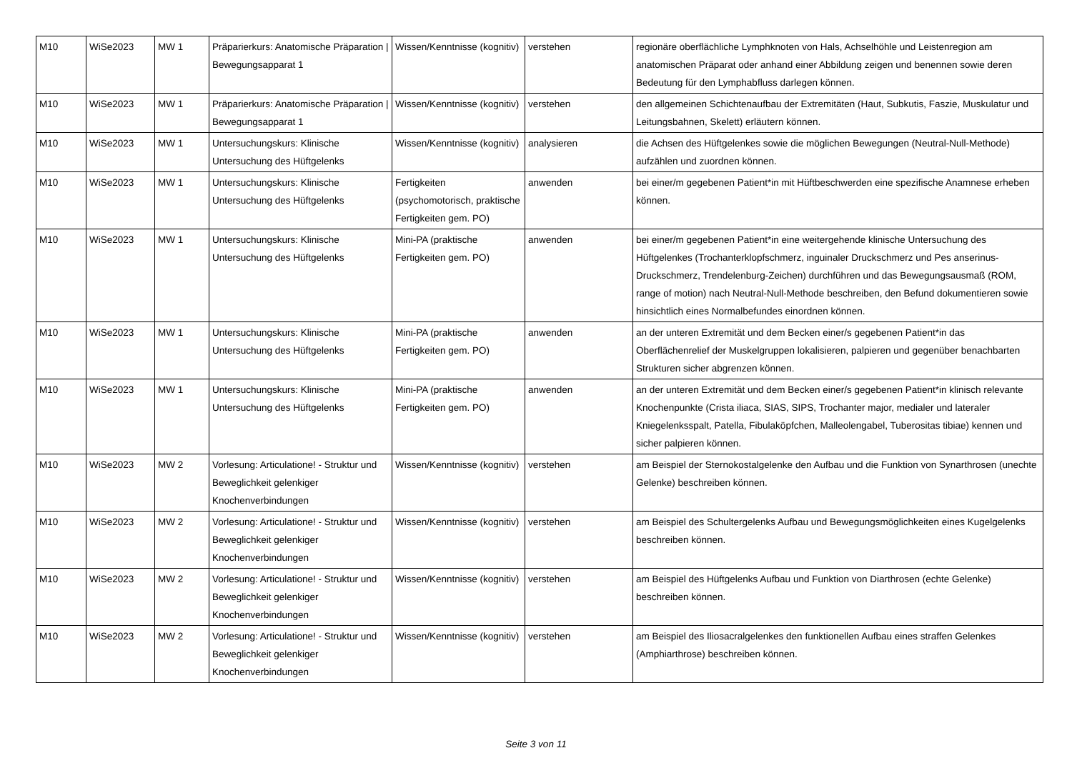| M10 | WiSe2023 | MW 1 | Präparierkurs: Anatomische Präparation / Bewegungsapparat 1 | Wissen/Kenntnisse (kognitiv) | verstehen | regionäre oberflächliche Lymphknoten von Hals, Achselhöhle und Leistenregion am anatomischen Präparat oder anhand einer Abbildung zeigen und benennen sowie deren Bedeutung für den Lymphabfluss darlegen können. |
| M10 | WiSe2023 | MW 1 | Präparierkurs: Anatomische Präparation / Bewegungsapparat 1 | Wissen/Kenntnisse (kognitiv) | verstehen | den allgemeinen Schichtenaufbau der Extremitäten (Haut, Subkutis, Faszie, Muskulatur und Leitungsbahnen, Skelett) erläutern können. |
| M10 | WiSe2023 | MW 1 | Untersuchungskurs: Klinische Untersuchung des Hüftgelenks | Wissen/Kenntnisse (kognitiv) | analysieren | die Achsen des Hüftgelenkes sowie die möglichen Bewegungen (Neutral-Null-Methode) aufzählen und zuordnen können. |
| M10 | WiSe2023 | MW 1 | Untersuchungskurs: Klinische Untersuchung des Hüftgelenks | Fertigkeiten (psychomotorisch, praktische Fertigkeiten gem. PO) | anwenden | bei einer/m gegebenen Patient*in mit Hüftbeschwerden eine spezifische Anamnese erheben können. |
| M10 | WiSe2023 | MW 1 | Untersuchungskurs: Klinische Untersuchung des Hüftgelenks | Mini-PA (praktische Fertigkeiten gem. PO) | anwenden | bei einer/m gegebenen Patient*in eine weitergehende klinische Untersuchung des Hüftgelenkes (Trochanterklopfschmerz, inguinaler Druckschmerz und Pes anserinus-Druckschmerz, Trendelenburg-Zeichen) durchführen und das Bewegungsausmaß (ROM, range of motion) nach Neutral-Null-Methode beschreiben, den Befund dokumentieren sowie hinsichtlich eines Normalbefundes einordnen können. |
| M10 | WiSe2023 | MW 1 | Untersuchungskurs: Klinische Untersuchung des Hüftgelenks | Mini-PA (praktische Fertigkeiten gem. PO) | anwenden | an der unteren Extremität und dem Becken einer/s gegebenen Patient*in das Oberflächenrelief der Muskelgruppen lokalisieren, palpieren und gegenüber benachbarten Strukturen sicher abgrenzen können. |
| M10 | WiSe2023 | MW 1 | Untersuchungskurs: Klinische Untersuchung des Hüftgelenks | Mini-PA (praktische Fertigkeiten gem. PO) | anwenden | an der unteren Extremität und dem Becken einer/s gegebenen Patient*in klinisch relevante Knochenpunkte (Crista iliaca, SIAS, SIPS, Trochanter major, medialer und lateraler Kniegelenksspalt, Patella, Fibulaköpfchen, Malleolengabel, Tuberositas tibiae) kennen und sicher palpieren können. |
| M10 | WiSe2023 | MW 2 | Vorlesung: Articulatione! - Struktur und Beweglichkeit gelenkiger Knochenverbindungen | Wissen/Kenntnisse (kognitiv) | verstehen | am Beispiel der Sternokostalgelenke den Aufbau und die Funktion von Synarthrosen (unechte Gelenke) beschreiben können. |
| M10 | WiSe2023 | MW 2 | Vorlesung: Articulatione! - Struktur und Beweglichkeit gelenkiger Knochenverbindungen | Wissen/Kenntnisse (kognitiv) | verstehen | am Beispiel des Schultergelenks Aufbau und Bewegungsmöglichkeiten eines Kugelgelenks beschreiben können. |
| M10 | WiSe2023 | MW 2 | Vorlesung: Articulatione! - Struktur und Beweglichkeit gelenkiger Knochenverbindungen | Wissen/Kenntnisse (kognitiv) | verstehen | am Beispiel des Hüftgelenks Aufbau und Funktion von Diarthrosen (echte Gelenke) beschreiben können. |
| M10 | WiSe2023 | MW 2 | Vorlesung: Articulatione! - Struktur und Beweglichkeit gelenkiger Knochenverbindungen | Wissen/Kenntnisse (kognitiv) | verstehen | am Beispiel des Iliosacralgelenkes den funktionellen Aufbau eines straffen Gelenkes (Amphiarthrose) beschreiben können. |
Seite 3 von 11